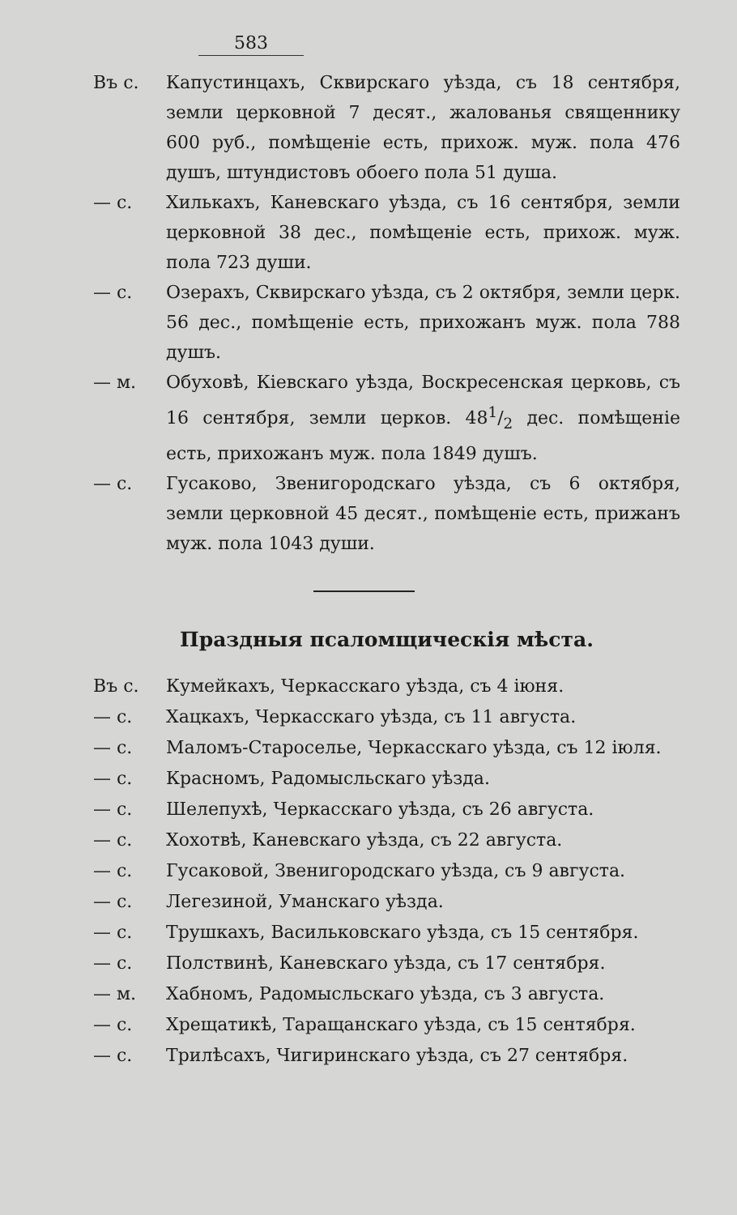583
Въ с. Капустинцахъ, Сквирскаго уѣзда, съ 18 сентября, земли церковной 7 десят., жалованья священнику 600 руб., помѣщеніе есть, прихож. муж. пола 476 душъ, штундистовъ обоего пола 51 душа.
— с. Хилькахъ, Каневскаго уѣзда, съ 16 сентября, земли церковной 38 дес., помѣщеніе есть, прихож. муж. пола 723 души.
— с. Озерахъ, Сквирскаго уѣзда, съ 2 октября, земли церк. 56 дес., помѣщеніе есть, прихожанъ муж. пола 788 душъ.
— м. Обуховѣ, Кіевскаго уѣзда, Воскресенская церковь, съ 16 сентября, земли церков. 481/2 дес. помѣщеніе есть, прихожанъ муж. пола 1849 душъ.
— с. Гусаково, Звенигородскаго уѣзда, съ 6 октября, земли церковной 45 десят., помѣщеніе есть, прижанъ муж. пола 1043 души.
Праздныя псаломщическія мѣста.
Въ с. Кумейкахъ, Черкасскаго уѣзда, съ 4 іюня.
— с. Хацкахъ, Черкасскаго уѣзда, съ 11 августа.
— с. Маломъ-Староселье, Черкасскаго уѣзда, съ 12 іюля.
— с. Красномъ, Радомысльскаго уѣзда.
— с. Шелепухѣ, Черкасскаго уѣзда, съ 26 августа.
— с. Хохотвѣ, Каневскаго уѣзда, съ 22 августа.
— с. Гусаковой, Звенигородскаго уѣзда, съ 9 августа.
— с. Легезиной, Уманскаго уѣзда.
— с. Трушкахъ, Васильковскаго уѣзда, съ 15 сентября.
— с. Полствинѣ, Каневскаго уѣзда, съ 17 сентября.
— м. Хабномъ, Радомысльскаго уѣзда, съ 3 августа.
— с. Хрещатикѣ, Таращанскаго уѣзда, съ 15 сентября.
— с. Трилѣсахъ, Чигиринскаго уѣзда, съ 27 сентября.